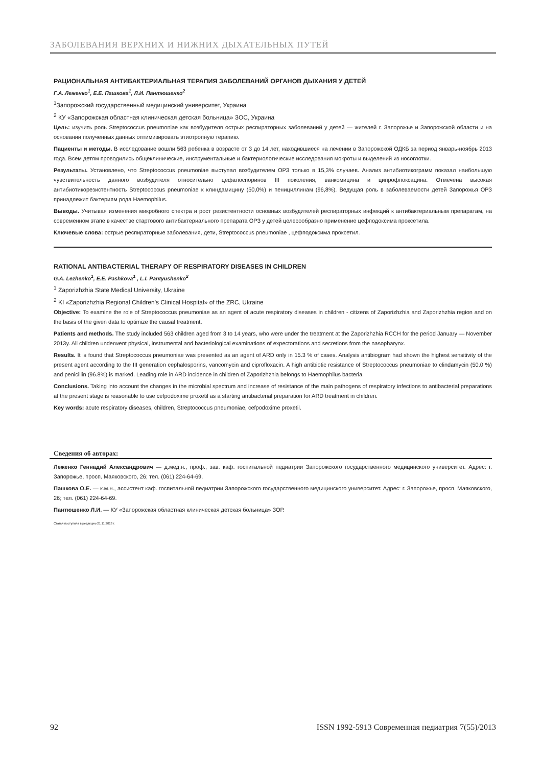ЗАБОЛЕВАНИЯ ВЕРХНИХ И НИЖНИХ ДЫХАТЕЛЬНЫХ ПУТЕЙ
РАЦИОНАЛЬНАЯ АНТИБАКТЕРИАЛЬНАЯ ТЕРАПИЯ ЗАБОЛЕВАНИЙ ОРГАНОВ ДЫХАНИЯ У ДЕТЕЙ
Г.А. Леженко<sup>1</sup>, Е.Е. Пашкова<sup>1</sup>, Л.И. Пантюшенко<sup>2</sup>
<sup>1</sup> Запорожский государственный медицинский университет, Украина
<sup>2</sup> КУ «Запорожская областная клиническая детская больница» ЗОС, Украина
Цель: изучить роль Streptococcus pneumoniae как возбудителя острых респираторных заболеваний у детей — жителей г. Запорожье и Запорожской области и на основании полученных данных оптимизировать этиотропную терапию.
Пациенты и методы. В исследование вошли 563 ребенка в возрасте от 3 до 14 лет, находившиеся на лечении в Запорожской ОДКБ за период январь-ноябрь 2013 года. Всем детям проводились общеклинические, инструментальные и бактериологические исследования мокроты и выделений из носоглотки.
Результаты. Установлено, что Streptococcus pneumoniae выступал возбудителем ОРЗ только в 15,3% случаев. Анализ антибиотикограмм показал наибольшую чувствительность данного возбудителя относительно цефалоспоринов III поколения, ванкомицина и ципрофлоксацина. Отмечена высокая антибиотикорезистентность Streptococcus pneumoniae к клиндамицину (50,0%) и пенициллинам (96,8%). Ведущая роль в заболеваемости детей Запорожья ОРЗ принадлежит бактериям рода Haemophilus.
Выводы. Учитывая изменения микробного спектра и рост резистентности основных возбудителей респираторных инфекций к антибактериальным препаратам, на современном этапе в качестве стартового антибактериального препарата ОРЗ у детей целесообразно применение цефподоксима проксетила.
Ключевые слова: острые респираторные заболевания, дети, Streptococcus pneumoniae , цефподоксима проксетил.
RATIONAL ANTIBACTERIAL THERAPY OF RESPIRATORY DISEASES IN CHILDREN
G.A. Lezhenko<sup>1</sup>, E.E. Pashkova<sup>1</sup> , L.I. Pantyushenko<sup>2</sup>
<sup>1</sup> Zaporizhzhia State Medical University, Ukraine
<sup>2</sup> KI «Zaporizhzhia Regional Children's Clinical Hospital» of the ZRC, Ukraine
Objective: To examine the role of Streptococcus pneumoniae as an agent of acute respiratory diseases in children - citizens of Zaporizhzhia and Zaporizhzhia region and on the basis of the given data to optimize the causal treatment.
Patients and methods. The study included 563 children aged from 3 to 14 years, who were under the treatment at the Zaporizhzhia RCCH for the period January — November 2013y. All children underwent physical, instrumental and bacteriological examinations of expectorations and secretions from the nasopharynx.
Results. It is found that Streptococcus pneumoniae was presented as an agent of ARD only in 15.3 % of cases. Analysis antibiogram had shown the highest sensitivity of the present agent according to the III generation cephalosporins, vancomycin and ciprofloxacin. A high antibiotic resistance of Streptococcus pneumoniae to clindamycin (50.0 %) and penicillin (96.8%) is marked. Leading role in ARD incidence in children of Zaporizhzhia belongs to Haemophilus bacteria.
Conclusions. Taking into account the changes in the microbial spectrum and increase of resistance of the main pathogens of respiratory infections to antibacterial preparations at the present stage is reasonable to use cefpodoxime proxetil as a starting antibacterial preparation for ARD treatment in children.
Key words: acute respiratory diseases, children, Streptococcus pneumoniae, cefpodoxime proxetil.
Сведения об авторах:
Леженко Геннадий Александрович — д.мед.н., проф., зав. каф. госпитальной педиатрии Запорожского государственного медицинского университет. Адрес: г. Запорожье, просп. Маяковского, 26; тел. (061) 224-64-69.
Пашкова О.Е. — к.м.н., ассистент каф. госпитальной педиатрии Запорожского государственного медицинского университет. Адрес: г. Запорожье, просп. Маяковского, 26; тел. (061) 224-64-69.
Пантюшенко Л.И. — КУ «Запорожская областная клиническая детская больница» ЗОР.
Статья поступила в редакцию 21.11.2013 г.
92 ISSN 1992-5913 Современная педиатрия 7(55)/2013